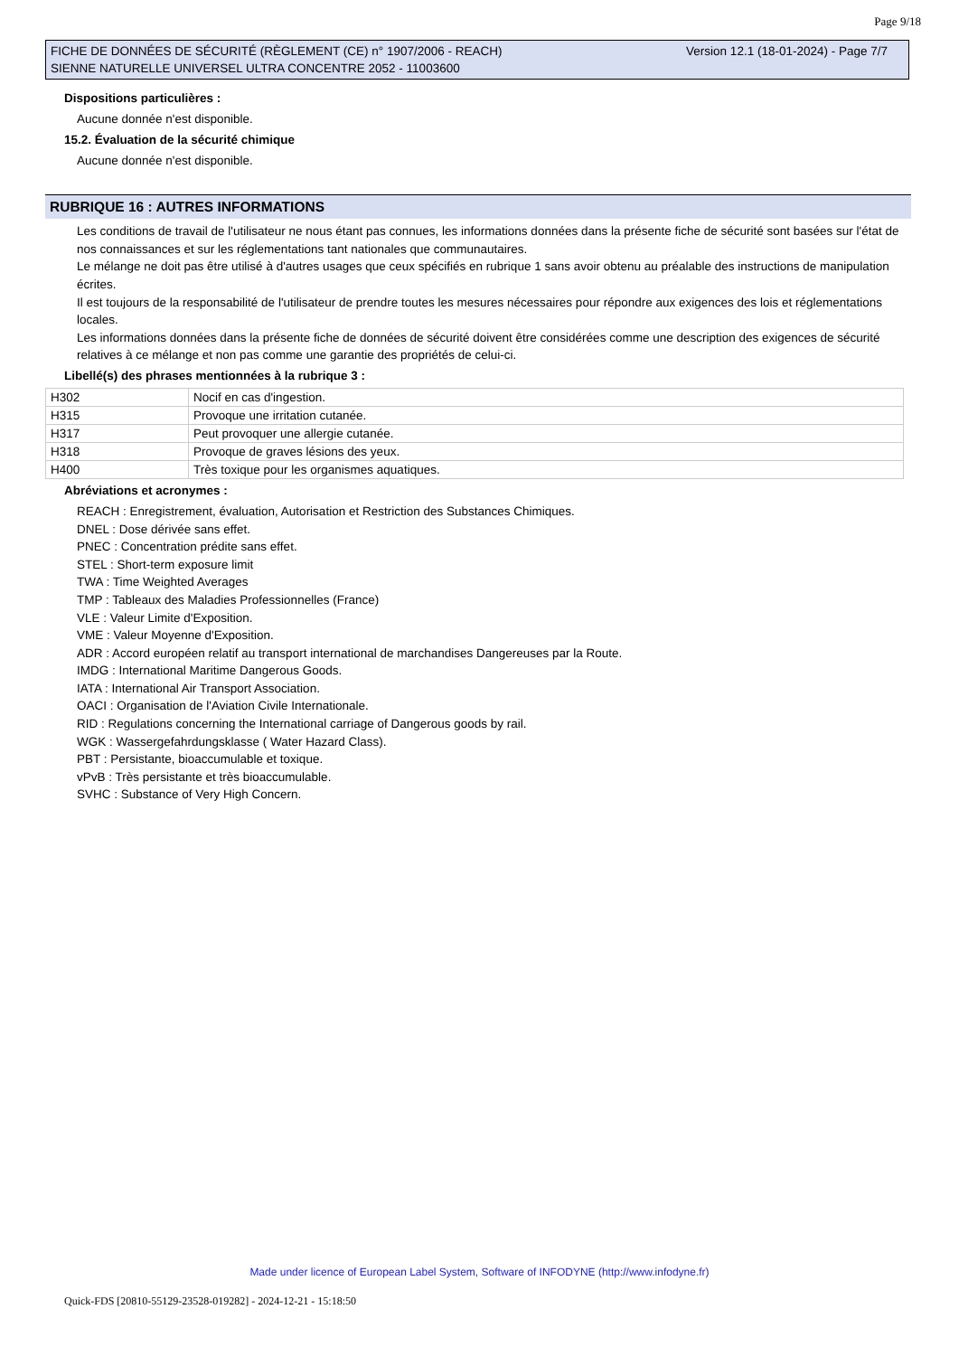Page 9/18
Version 12.1 (18-01-2024) - Page 7/7 FICHE DE DONNÉES DE SÉCURITÉ (RÈGLEMENT (CE) n° 1907/2006 - REACH)
SIENNE NATURELLE UNIVERSEL ULTRA CONCENTRE 2052 - 11003600
Dispositions particulières :
Aucune donnée n'est disponible.
15.2. Évaluation de la sécurité chimique
Aucune donnée n'est disponible.
RUBRIQUE 16 : AUTRES INFORMATIONS
Les conditions de travail de l'utilisateur ne nous étant pas connues, les informations données dans la présente fiche de sécurité sont basées sur l'état de nos connaissances et sur les réglementations tant nationales que communautaires.
Le mélange ne doit pas être utilisé à d'autres usages que ceux spécifiés en rubrique 1 sans avoir obtenu au préalable des instructions de manipulation écrites.
Il est toujours de la responsabilité de l'utilisateur de prendre toutes les mesures nécessaires pour répondre aux exigences des lois et réglementations locales.
Les informations données dans la présente fiche de données de sécurité doivent être considérées comme une description des exigences de sécurité relatives à ce mélange et non pas comme une garantie des propriétés de celui-ci.
Libellé(s) des phrases mentionnées à la rubrique 3 :
| H302 | Nocif en cas d'ingestion. |
| H315 | Provoque une irritation cutanée. |
| H317 | Peut provoquer une allergie cutanée. |
| H318 | Provoque de graves lésions des yeux. |
| H400 | Très toxique pour les organismes aquatiques. |
Abréviations et acronymes :
REACH : Enregistrement, évaluation, Autorisation et Restriction des Substances Chimiques.
DNEL : Dose dérivée sans effet.
PNEC : Concentration prédite sans effet.
STEL : Short-term exposure limit
TWA : Time Weighted Averages
TMP : Tableaux des Maladies Professionnelles (France)
VLE : Valeur Limite d'Exposition.
VME : Valeur Moyenne d'Exposition.
ADR : Accord européen relatif au transport international de marchandises Dangereuses par la Route.
IMDG : International Maritime Dangerous Goods.
IATA : International Air Transport Association.
OACI : Organisation de l'Aviation Civile Internationale.
RID : Regulations concerning the International carriage of Dangerous goods by rail.
WGK : Wassergefahrdungsklasse ( Water Hazard Class).
PBT : Persistante, bioaccumulable et toxique.
vPvB : Très persistante et très bioaccumulable.
SVHC : Substance of Very High Concern.
Made under licence of European Label System, Software of INFODYNE (http://www.infodyne.fr)
Quick-FDS [20810-55129-23528-019282] - 2024-12-21 - 15:18:50